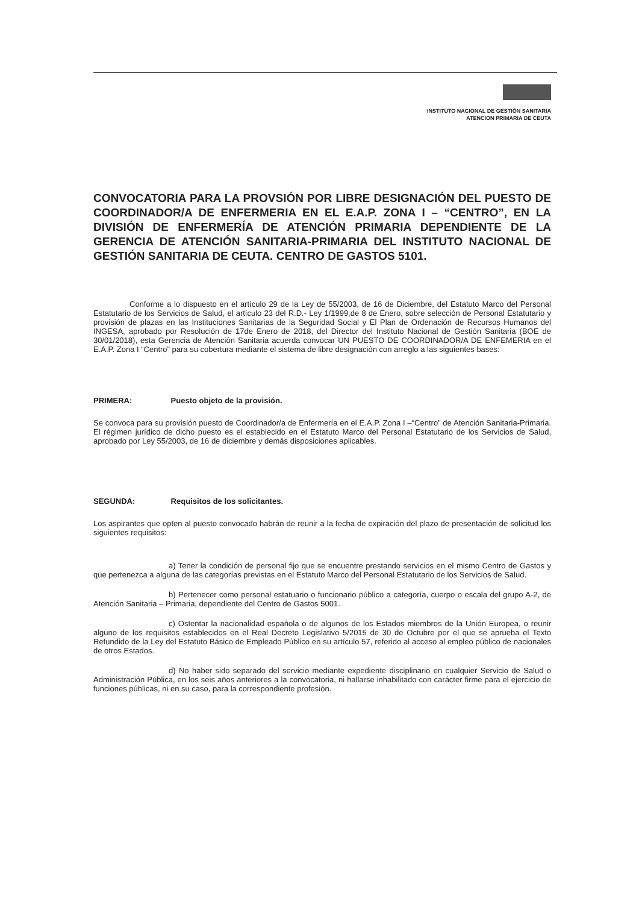INSTITUTO NACIONAL DE GESTIÓN SANITARIA
ATENCION PRIMARIA DE CEUTA
CONVOCATORIA PARA LA PROVSIÓN POR LIBRE DESIGNACIÓN DEL PUESTO DE COORDINADOR/A DE ENFERMERIA EN EL E.A.P. ZONA I – “CENTRO”, EN LA DIVISIÓN DE ENFERMERÍA DE ATENCIÓN PRIMARIA DEPENDIENTE DE LA GERENCIA DE ATENCIÓN SANITARIA-PRIMARIA DEL INSTITUTO NACIONAL DE GESTIÓN SANITARIA DE CEUTA. CENTRO DE GASTOS 5101.
Conforme a lo dispuesto en el artículo 29 de la Ley de 55/2003, de 16 de Diciembre, del Estatuto Marco del Personal Estatutario de los Servicios de Salud, el artículo 23 del R.D.- Ley 1/1999,de 8 de Enero, sobre selección de Personal Estatutario y provisión de plazas en las Instituciones Sanitarias de la Seguridad Social y El Plan de Ordenación de Recursos Humanos del INGESA, aprobado por Resolución de 17de Enero de 2018, del Director del Instituto Nacional de Gestión Sanitaria (BOE de 30/01/2018), esta Gerencia de Atención Sanitaria acuerda convocar UN PUESTO DE COORDINADOR/A DE ENFEMERIA en el E.A.P. Zona I “Centro” para su cobertura mediante el sistema de libre designación con arreglo a las siguientes bases:
PRIMERA: Puesto objeto de la provisión.
Se convoca para su provisión puesto de Coordinador/a de Enfermería en el E.A.P. Zona I –“Centro” de Atención Sanitaria-Primaria. El régimen jurídico de dicho puesto es el establecido en el Estatuto Marco del Personal Estatutario de los Servicios de Salud, aprobado por Ley 55/2003, de 16 de diciembre y demás disposiciones aplicables.
SEGUNDA: Requisitos de los solicitantes.
Los aspirantes que opten al puesto convocado habrán de reunir a la fecha de expiración del plazo de presentación de solicitud los siguientes requisitos:
a) Tener la condición de personal fijo que se encuentre prestando servicios en el mismo Centro de Gastos y que pertenezca a alguna de las categorías previstas en el Estatuto Marco del Personal Estatutario de los Servicios de Salud.
b) Pertenecer como personal estatuario o funcionario público a categoría, cuerpo o escala del grupo A-2, de Atención Sanitaria – Primaria, dependiente del Centro de Gastos 5001.
c) Ostentar la nacionalidad española o de algunos de los Estados miembros de la Unión Europea, o reunir alguno de los requisitos establecidos en el Real Decreto Legislativo 5/2015 de 30 de Octubre por el que se aprueba el Texto Refundido de la Ley del Estatuto Básico de Empleado Público en su artículo 57, referido al acceso al empleo público de nacionales de otros Estados.
d) No haber sido separado del servicio mediante expediente disciplinario en cualquier Servicio de Salud o Administración Pública, en los seis años anteriores a la convocatoria, ni hallarse inhabilitado con carácter firme para el ejercicio de funciones públicas, ni en su caso, para la correspondiente profesión.